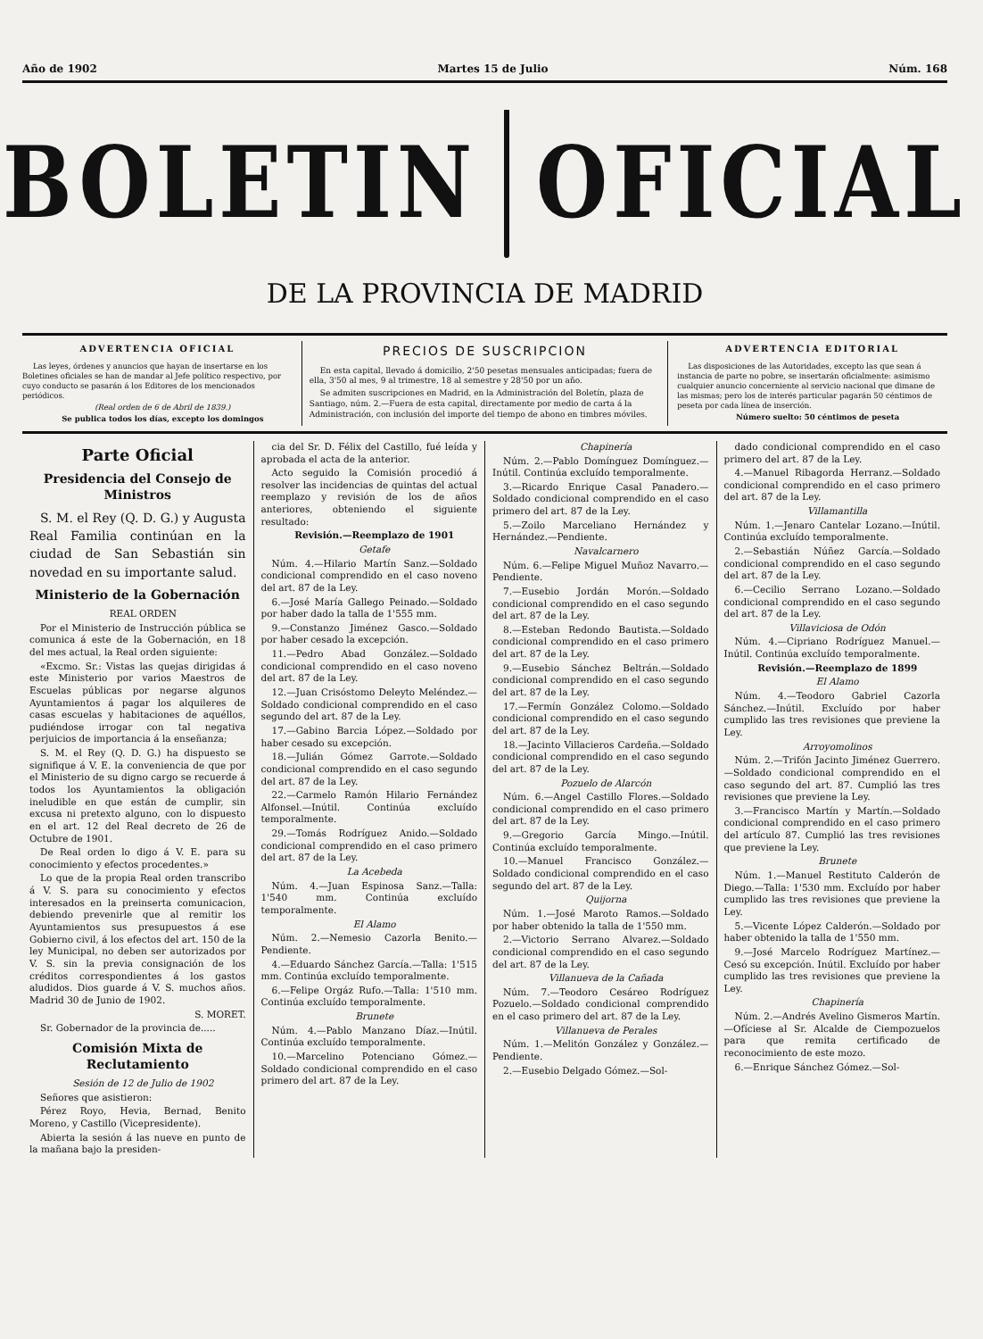Año de 1902 Martes 15 de Julio Núm. 168
BOLETIN OFICIAL
DE LA PROVINCIA DE MADRID
ADVERTENCIA OFICIAL
Las leyes, órdenes y anuncios que hayan de insertarse en los Boletines oficiales se han de mandar al Jefe político respectivo, por cuyo conducto se pasarán á los Editores de los mencionados periódicos.
(Real orden de 6 de Abril de 1839.)
Se publica todos los días, excepto los domingos
PRECIOS DE SUSCRIPCION
En esta capital, llevado á domicilio, 2'50 pesetas mensuales anticipadas; fuera de ella, 3'50 al mes, 9 al trimestre, 18 al semestre y 28'50 por un año.
Se admiten suscripciones en Madrid, en la Administración del Boletín, plaza de Santiago, núm. 2.—Fuera de esta capital, directamente por medio de carta á la Administración, con inclusión del importe del tiempo de abono en timbres móviles.
ADVERTENCIA EDITORIAL
Las disposiciones de las Autoridades, excepto las que sean á instancia de parte no pobre, se insertarán oficialmente: asimismo cualquier anuncio concerniente al servicio nacional que dimane de las mismas; pero los de interés particular pagarán 50 céntimos de peseta por cada línea de inserción.
Número suelto: 50 céntimos de peseta
Parte Oficial
Presidencia del Consejo de Ministros
S. M. el Rey (Q. D. G.) y Augusta Real Familia continúan en la ciudad de San Sebastián sin novedad en su importante salud.
Ministerio de la Gobernación
REAL ORDEN
Por el Ministerio de Instrucción pública se comunica á este de la Gobernación, en 18 del mes actual, la Real orden siguiente:
«Excmo. Sr.: Vistas las quejas dirigidas á este Ministerio por varios Maestros de Escuelas públicas por negarse algunos Ayuntamientos á pagar los alquileres de casas escuelas y habitaciones de aquéllos, pudiéndose irrogar con tal negativa perjuicios de importancia á la enseñanza;
S. M. el Rey (Q. D. G.) ha dispuesto se signifique á V. E. la conveniencia de que por el Ministerio de su digno cargo se recuerde á todos los Ayuntamientos la obligación ineludible en que están de cumplir, sin excusa ni pretexto alguno, con lo dispuesto en el art. 12 del Real decreto de 26 de Octubre de 1901.
De Real orden lo digo á V. E. para su conocimiento y efectos procedentes.»
Lo que de la propia Real orden transcribo á V. S. para su conocimiento y efectos interesados en la preinserta comunicacion, debiendo prevenirle que al remitir los Ayuntamientos sus presupuestos á ese Gobierno civil, á los efectos del art. 150 de la ley Municipal, no deben ser autorizados por V. S. sin la previa consignación de los créditos correspondientes á los gastos aludidos. Dios guarde á V. S. muchos años. Madrid 30 de Junio de 1902.
S. MORET.
Sr. Gobernador de la provincia de.....
Comisión Mixta de Reclutamiento
Sesión de 12 de Julio de 1902
Señores que asistieron:
Pérez Royo, Hevia, Bernad, Benito Moreno, y Castillo (Vicepresidente).
Abierta la sesión á las nueve en punto de la mañana bajo la presiden-
cia del Sr. D. Félix del Castillo, fué leída y aprobada el acta de la anterior.
Acto seguido la Comisión procedió á resolver las incidencias de quintas del actual reemplazo y revisión de los de años anteriores, obteniendo el siguiente resultado:
Revisión.—Reemplazo de 1901
Getafe
Núm. 4.—Hilario Martín Sanz.—Soldado condicional comprendido en el caso noveno del art. 87 de la Ley.
6.—José María Gallego Peinado.—Soldado por haber dado la talla de 1'555 mm.
9.—Constanzo Jiménez Gasco.—Soldado por haber cesado la excepción.
11.—Pedro Abad González.—Soldado condicional comprendido en el caso noveno del art. 87 de la Ley.
12.—Juan Crisóstomo Deleyto Meléndez.—Soldado condicional comprendido en el caso segundo del art. 87 de la Ley.
17.—Gabino Barcia López.—Soldado por haber cesado su excepción.
18.—Julián Gómez Garrote.—Soldado condicional comprendido en el caso segundo del art. 87 de la Ley.
22.—Carmelo Ramón Hilario Fernández Alfonsel.—Inútil. Continúa excluído temporalmente.
29.—Tomás Rodríguez Anido.—Soldado condicional comprendido en el caso primero del art. 87 de la Ley.
La Acebeda
Núm. 4.—Juan Espinosa Sanz.—Talla: 1'540 mm. Continúa excluído temporalmente.
El Alamo
Núm. 2.—Nemesio Cazorla Benito.—Pendiente.
4.—Eduardo Sánchez García.—Talla: 1'515 mm. Continúa excluído temporalmente.
6.—Felipe Orgáz Rufo.—Talla: 1'510 mm. Continúa excluído temporalmente.
Brunete
Núm. 4.—Pablo Manzano Díaz.—Inútil. Continúa excluído temporalmente.
10.—Marcelino Potenciano Gómez.—Soldado condicional comprendido en el caso primero del art. 87 de la Ley.
Chapinería
Núm. 2.—Pablo Domínguez Domínguez.—Inútil. Continúa excluído temporalmente.
3.—Ricardo Enrique Casal Panadero.—Soldado condicional comprendido en el caso primero del art. 87 de la Ley.
5.—Zoilo Marceliano Hernández y Hernández.—Pendiente.
Navalcarnero
Núm. 6.—Felipe Miguel Muñoz Navarro.—Pendiente.
7.—Eusebio Jordán Morón.—Soldado condicional comprendido en el caso segundo del art. 87 de la Ley.
8.—Esteban Redondo Bautista.—Soldado condicional comprendido en el caso primero del art. 87 de la Ley.
9.—Eusebio Sánchez Beltrán.—Soldado condicional comprendido en el caso segundo del art. 87 de la Ley.
17.—Fermín González Colomo.—Soldado condicional comprendido en el caso segundo del art. 87 de la Ley.
18.—Jacinto Villacieros Cardeña.—Soldado condicional comprendido en el caso segundo del art. 87 de la Ley.
Pozuelo de Alarcón
Núm. 6.—Angel Castillo Flores.—Soldado condicional comprendido en el caso primero del art. 87 de la Ley.
9.—Gregorio García Mingo.—Inútil. Continúa excluído temporalmente.
10.—Manuel Francisco González.—Soldado condicional comprendido en el caso segundo del art. 87 de la Ley.
Quijorna
Núm. 1.—José Maroto Ramos.—Soldado por haber obtenido la talla de 1'550 mm.
2.—Victorio Serrano Alvarez.—Soldado condicional comprendido en el caso segundo del art. 87 de la Ley.
Villanueva de la Cañada
Núm. 7.—Teodoro Cesáreo Rodríguez Pozuelo.—Soldado condicional comprendido en el caso primero del art. 87 de la Ley.
Villanueva de Perales
Núm. 1.—Melitón González y González.—Pendiente.
2.—Eusebio Delgado Gómez.—Sol-
dado condicional comprendido en el caso primero del art. 87 de la Ley.
4.—Manuel Ribagorda Herranz.—Soldado condicional comprendido en el caso primero del art. 87 de la Ley.
Villamantilla
Núm. 1.—Jenaro Cantelar Lozano.—Inútil. Continúa excluído temporalmente.
2.—Sebastián Núñez García.—Soldado condicional comprendido en el caso segundo del art. 87 de la Ley.
6.—Cecilio Serrano Lozano.—Soldado condicional comprendido en el caso segundo del art. 87 de la Ley.
Villaviciosa de Odón
Núm. 4.—Cipriano Rodríguez Manuel.—Inútil. Continúa excluído temporalmente.
Revisión.—Reemplazo de 1899
El Alamo
Núm. 4.—Teodoro Gabriel Cazorla Sánchez.—Inútil. Excluído por haber cumplido las tres revisiones que previene la Ley.
Arroyomolinos
Núm. 2.—Trifón Jacinto Jiménez Guerrero.—Soldado condicional comprendido en el caso segundo del art. 87. Cumplió las tres revisiones que previene la Ley.
3.—Francisco Martín y Martín.—Soldado condicional comprendido en el caso primero del artículo 87. Cumplió las tres revisiones que previene la Ley.
Brunete
Núm. 1.—Manuel Restituto Calderón de Diego.—Talla: 1'530 mm. Excluído por haber cumplido las tres revisiones que previene la Ley.
5.—Vicente López Calderón.—Soldado por haber obtenido la talla de 1'550 mm.
9.—José Marcelo Rodríguez Martínez.—Cesó su excepción. Inútil. Excluído por haber cumplido las tres revisiones que previene la Ley.
Chapinería
Núm. 2.—Andrés Avelino Gismeros Martín.—Ofíciese al Sr. Alcalde de Ciempozuelos para que remita certificado de reconocimiento de este mozo.
6.—Enrique Sánchez Gómez.—Sol-